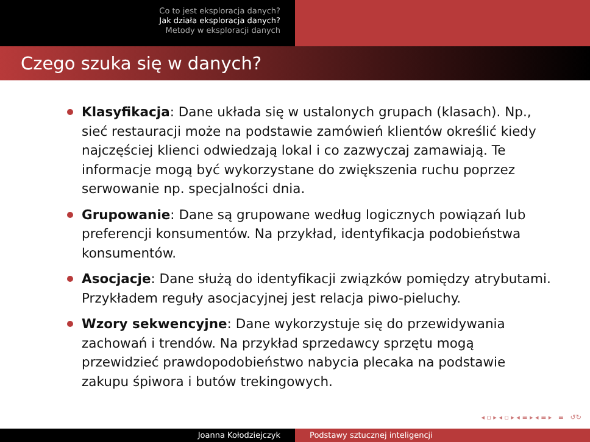Co to jest eksploracja danych?
Jak działa eksploracja danych?
Metody w eksploracji danych
Czego szuka się w danych?
Klasyfikacja: Dane układa się w ustalonych grupach (klasach). Np., sieć restauracji może na podstawie zamówień klientów określić kiedy najczęściej klienci odwiedzają lokal i co zazwyczaj zamawiają. Te informacje mogą być wykorzystane do zwiększenia ruchu poprzez serwowanie np. specjalności dnia.
Grupowanie: Dane są grupowane według logicznych powiązań lub preferencji konsumentów. Na przykład, identyfikacja podobieństwa konsumentów.
Asocjacje: Dane służą do identyfikacji związków pomiędzy atrybutami. Przykładem reguły asocjacyjnej jest relacja piwo-pieluchy.
Wzory sekwencyjne: Dane wykorzystuje się do przewidywania zachowań i trendów. Na przykład sprzedawcy sprzętu mogą przewidzieć prawdopodobieństwo nabycia plecaka na podstawie zakupu śpiwora i butów trekingowych.
◂ ▫ ▸ ◂ ▫ ▸ ◂ ≡ ▸ ◂ ≡ ▸ ≡ ↺↻
Joanna Kołodziejczyk Podstawy sztucznej inteligencji